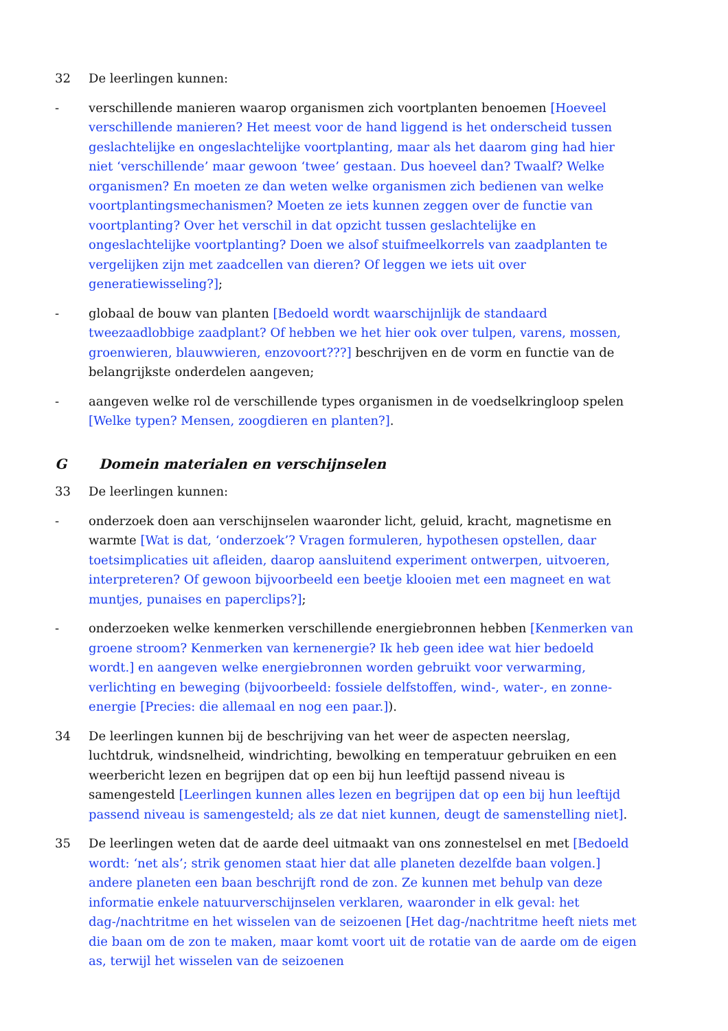32 De leerlingen kunnen:
- verschillende manieren waarop organismen zich voortplanten benoemen [Hoeveel verschillende manieren? Het meest voor de hand liggend is het onderscheid tussen geslachtelijke en ongeslachtelijke voortplanting, maar als het daarom ging had hier niet ‘verschillende’ maar gewoon ‘twee’ gestaan. Dus hoeveel dan? Twaalf? Welke organismen? En moeten ze dan weten welke organismen zich bedienen van welke voortplantingsmechanismen? Moeten ze iets kunnen zeggen over de functie van voortplanting? Over het verschil in dat opzicht tussen geslachtelijke en ongeslachtelijke voortplanting? Doen we alsof stuifmeelkorrels van zaadplanten te vergelijken zijn met zaadcellen van dieren? Of leggen we iets uit over generatiewisseling?];
- globaal de bouw van planten [Bedoeld wordt waarschijnlijk de standaard tweezaadlobbige zaadplant? Of hebben we het hier ook over tulpen, varens, mossen, groenwieren, blauwwieren, enzovoort???] beschrijven en de vorm en functie van de belangrijkste onderdelen aangeven;
- aangeven welke rol de verschillende types organismen in de voedselkringloop spelen [Welke typen? Mensen, zoogdieren en planten?].
G Domein materialen en verschijnselen
33 De leerlingen kunnen:
- onderzoek doen aan verschijnselen waaronder licht, geluid, kracht, magnetisme en warmte [Wat is dat, ‘onderzoek’? Vragen formuleren, hypothesen opstellen, daar toetsimplicaties uit afleiden, daarop aansluitend experiment ontwerpen, uitvoeren, interpreteren? Of gewoon bijvoorbeeld een beetje klooien met een magneet en wat muntjes, punaises en paperclips?];
- onderzoeken welke kenmerken verschillende energiebronnen hebben [Kenmerken van groene stroom? Kenmerken van kernenergie? Ik heb geen idee wat hier bedoeld wordt.] en aangeven welke energiebronnen worden gebruikt voor verwarming, verlichting en beweging (bijvoorbeeld: fossiele delfstoffen, wind-, water-, en zonne-energie [Precies: die allemaal en nog een paar.]).
34 De leerlingen kunnen bij de beschrijving van het weer de aspecten neerslag, luchtdruk, windsnelheid, windrichting, bewolking en temperatuur gebruiken en een weerbericht lezen en begrijpen dat op een bij hun leeftijd passend niveau is samengesteld [Leerlingen kunnen alles lezen en begrijpen dat op een bij hun leeftijd passend niveau is samengesteld; als ze dat niet kunnen, deugt de samenstelling niet].
35 De leerlingen weten dat de aarde deel uitmaakt van ons zonnestelsel en met [Bedoeld wordt: ‘net als’; strik genomen staat hier dat alle planeten dezelfde baan volgen.] andere planeten een baan beschrijft rond de zon. Ze kunnen met behulp van deze informatie enkele natuurverschijnselen verklaren, waaronder in elk geval: het dag-/nachtritme en het wisselen van de seizoenen [Het dag-/nachtritme heeft niets met die baan om de zon te maken, maar komt voort uit de rotatie van de aarde om de eigen as, terwijl het wisselen van de seizoenen